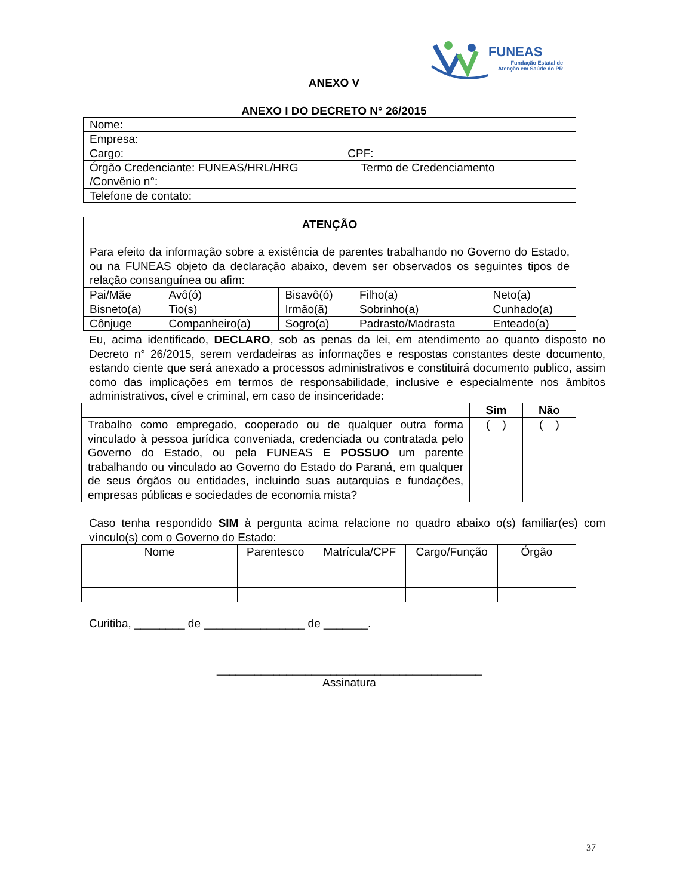FUNEAS
Fundação Estatal de
Atenção em Saúde do PR
ANEXO V
ANEXO I DO DECRETO N° 26/2015
| Nome: |
| Empresa: |
| Cargo: CPF: |
| Órgão Credenciante: FUNEAS/HRL/HRG Termo de Credenciamento /Convênio n°: |
| Telefone de contato: |
| ATENÇÃO Para efeito da informação sobre a existência de parentes trabalhando no Governo do Estado, ou na FUNEAS objeto da declaração abaixo, devem ser observados os seguintes tipos de relação consanguínea ou afim: | | | | |
| Pai/Mãe | Avô(ó) | Bisavô(ó) | Filho(a) | Neto(a) |
| Bisneto(a) | Tio(s) | Irmão(ã) | Sobrinho(a) | Cunhado(a) |
| Cônjuge | Companheiro(a) | Sogro(a) | Padrasto/Madrasta | Enteado(a) |
Eu, acima identificado, DECLARO, sob as penas da lei, em atendimento ao quanto disposto no Decreto n° 26/2015, serem verdadeiras as informações e respostas constantes deste documento, estando ciente que será anexado a processos administrativos e constituirá documento publico, assim como das implicações em termos de responsabilidade, inclusive e especialmente nos âmbitos administrativos, cível e criminal, em caso de insinceridade:
| | Sim | Não |
| --- | --- | --- |
| Trabalho como empregado, cooperado ou de qualquer outra forma vinculado à pessoa jurídica conveniada, credenciada ou contratada pelo Governo do Estado, ou pela FUNEAS E POSSUO um parente trabalhando ou vinculado ao Governo do Estado do Paraná, em qualquer de seus órgãos ou entidades, incluindo suas autarquias e fundações, empresas públicas e sociedades de economia mista? | ( ) | ( ) |
Caso tenha respondido SIM à pergunta acima relacione no quadro abaixo o(s) familiar(es) com vínculo(s) com o Governo do Estado:
| Nome | Parentesco | Matrícula/CPF | Cargo/Função | Órgão |
Curitiba, ________ de ________________ de _______.
__________________________________________
Assinatura
37